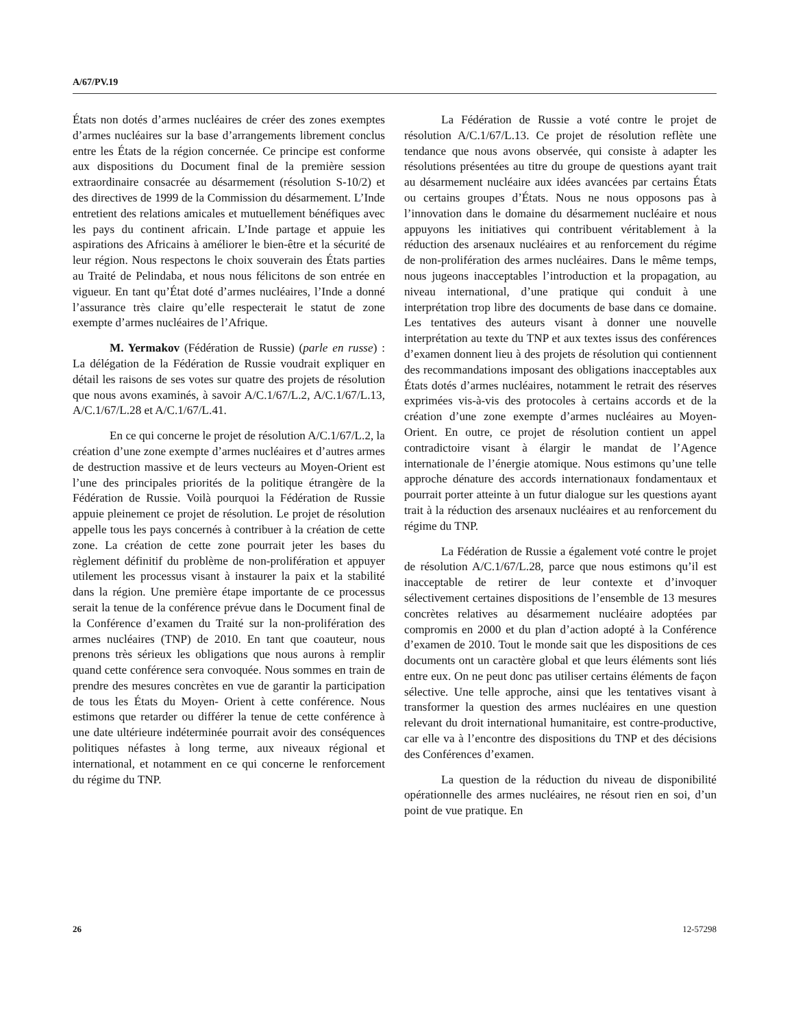A/67/PV.19
États non dotés d’armes nucléaires de créer des zones exemptes d’armes nucléaires sur la base d’arrangements librement conclus entre les États de la région concernée. Ce principe est conforme aux dispositions du Document final de la première session extraordinaire consacrée au désarmement (résolution S-10/2) et des directives de 1999 de la Commission du désarmement. L’Inde entretient des relations amicales et mutuellement bénéfiques avec les pays du continent africain. L’Inde partage et appuie les aspirations des Africains à améliorer le bien-être et la sécurité de leur région. Nous respectons le choix souverain des États parties au Traité de Pelindaba, et nous nous félicitons de son entrée en vigueur. En tant qu’État doté d’armes nucléaires, l’Inde a donné l’assurance très claire qu’elle respecterait le statut de zone exempte d’armes nucléaires de l’Afrique.
M. Yermakov (Fédération de Russie) (parle en russe) : La délégation de la Fédération de Russie voudrait expliquer en détail les raisons de ses votes sur quatre des projets de résolution que nous avons examinés, à savoir A/C.1/67/L.2, A/C.1/67/L.13, A/C.1/67/L.28 et A/C.1/67/L.41.
En ce qui concerne le projet de résolution A/C.1/67/L.2, la création d’une zone exempte d’armes nucléaires et d’autres armes de destruction massive et de leurs vecteurs au Moyen-Orient est l’une des principales priorités de la politique étrangère de la Fédération de Russie. Voilà pourquoi la Fédération de Russie appuie pleinement ce projet de résolution. Le projet de résolution appelle tous les pays concernés à contribuer à la création de cette zone. La création de cette zone pourrait jeter les bases du règlement définitif du problème de non-prolifération et appuyer utilement les processus visant à instaurer la paix et la stabilité dans la région. Une première étape importante de ce processus serait la tenue de la conférence prévue dans le Document final de la Conférence d’examen du Traité sur la non-prolifération des armes nucléaires (TNP) de 2010. En tant que coauteur, nous prenons très sérieux les obligations que nous aurons à remplir quand cette conférence sera convoquée. Nous sommes en train de prendre des mesures concrètes en vue de garantir la participation de tous les États du Moyen- Orient à cette conférence. Nous estimons que retarder ou différer la tenue de cette conférence à une date ultérieure indéterminée pourrait avoir des conséquences politiques néfastes à long terme, aux niveaux régional et international, et notamment en ce qui concerne le renforcement du régime du TNP.
La Fédération de Russie a voté contre le projet de résolution A/C.1/67/L.13. Ce projet de résolution reflète une tendance que nous avons observée, qui consiste à adapter les résolutions présentées au titre du groupe de questions ayant trait au désarmement nucléaire aux idées avancées par certains États ou certains groupes d’États. Nous ne nous opposons pas à l’innovation dans le domaine du désarmement nucléaire et nous appuyons les initiatives qui contribuent véritablement à la réduction des arsenaux nucléaires et au renforcement du régime de non-prolifération des armes nucléaires. Dans le même temps, nous jugeons inacceptables l’introduction et la propagation, au niveau international, d’une pratique qui conduit à une interprétation trop libre des documents de base dans ce domaine. Les tentatives des auteurs visant à donner une nouvelle interprétation au texte du TNP et aux textes issus des conférences d’examen donnent lieu à des projets de résolution qui contiennent des recommandations imposant des obligations inacceptables aux États dotés d’armes nucléaires, notamment le retrait des réserves exprimées vis-à-vis des protocoles à certains accords et de la création d’une zone exempte d’armes nucléaires au Moyen-Orient. En outre, ce projet de résolution contient un appel contradictoire visant à élargir le mandat de l’Agence internationale de l’énergie atomique. Nous estimons qu’une telle approche dénature des accords internationaux fondamentaux et pourrait porter atteinte à un futur dialogue sur les questions ayant trait à la réduction des arsenaux nucléaires et au renforcement du régime du TNP.
La Fédération de Russie a également voté contre le projet de résolution A/C.1/67/L.28, parce que nous estimons qu’il est inacceptable de retirer de leur contexte et d’invoquer sélectivement certaines dispositions de l’ensemble de 13 mesures concrètes relatives au désarmement nucléaire adoptées par compromis en 2000 et du plan d’action adopté à la Conférence d’examen de 2010. Tout le monde sait que les dispositions de ces documents ont un caractère global et que leurs éléments sont liés entre eux. On ne peut donc pas utiliser certains éléments de façon sélective. Une telle approche, ainsi que les tentatives visant à transformer la question des armes nucléaires en une question relevant du droit international humanitaire, est contre-productive, car elle va à l’encontre des dispositions du TNP et des décisions des Conférences d’examen.
La question de la réduction du niveau de disponibilité opérationnelle des armes nucléaires, ne résout rien en soi, d’un point de vue pratique. En
26 12-57298